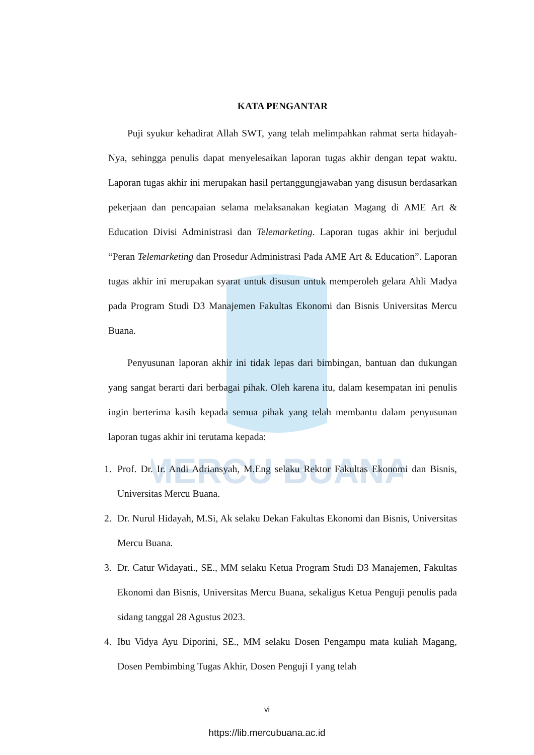MERCU BUANA
KATA PENGANTAR
Puji syukur kehadirat Allah SWT, yang telah melimpahkan rahmat serta hidayah-Nya, sehingga penulis dapat menyelesaikan laporan tugas akhir dengan tepat waktu. Laporan tugas akhir ini merupakan hasil pertanggungjawaban yang disusun berdasarkan pekerjaan dan pencapaian selama melaksanakan kegiatan Magang di AME Art & Education Divisi Administrasi dan Telemarketing. Laporan tugas akhir ini berjudul “Peran Telemarketing dan Prosedur Administrasi Pada AME Art & Education”. Laporan tugas akhir ini merupakan syarat untuk disusun untuk memperoleh gelara Ahli Madya pada Program Studi D3 Manajemen Fakultas Ekonomi dan Bisnis Universitas Mercu Buana.
Penyusunan laporan akhir ini tidak lepas dari bimbingan, bantuan dan dukungan yang sangat berarti dari berbagai pihak. Oleh karena itu, dalam kesempatan ini penulis ingin berterima kasih kepada semua pihak yang telah membantu dalam penyusunan laporan tugas akhir ini terutama kepada:
1. Prof. Dr. Ir. Andi Adriansyah, M.Eng selaku Rektor Fakultas Ekonomi dan Bisnis, Universitas Mercu Buana.
2. Dr. Nurul Hidayah, M.Si, Ak selaku Dekan Fakultas Ekonomi dan Bisnis, Universitas Mercu Buana.
3. Dr. Catur Widayati., SE., MM selaku Ketua Program Studi D3 Manajemen, Fakultas Ekonomi dan Bisnis, Universitas Mercu Buana, sekaligus Ketua Penguji penulis pada sidang tanggal 28 Agustus 2023.
4. Ibu Vidya Ayu Diporini, SE., MM selaku Dosen Pengampu mata kuliah Magang, Dosen Pembimbing Tugas Akhir, Dosen Penguji I yang telah
vi
https://lib.mercubuana.ac.id